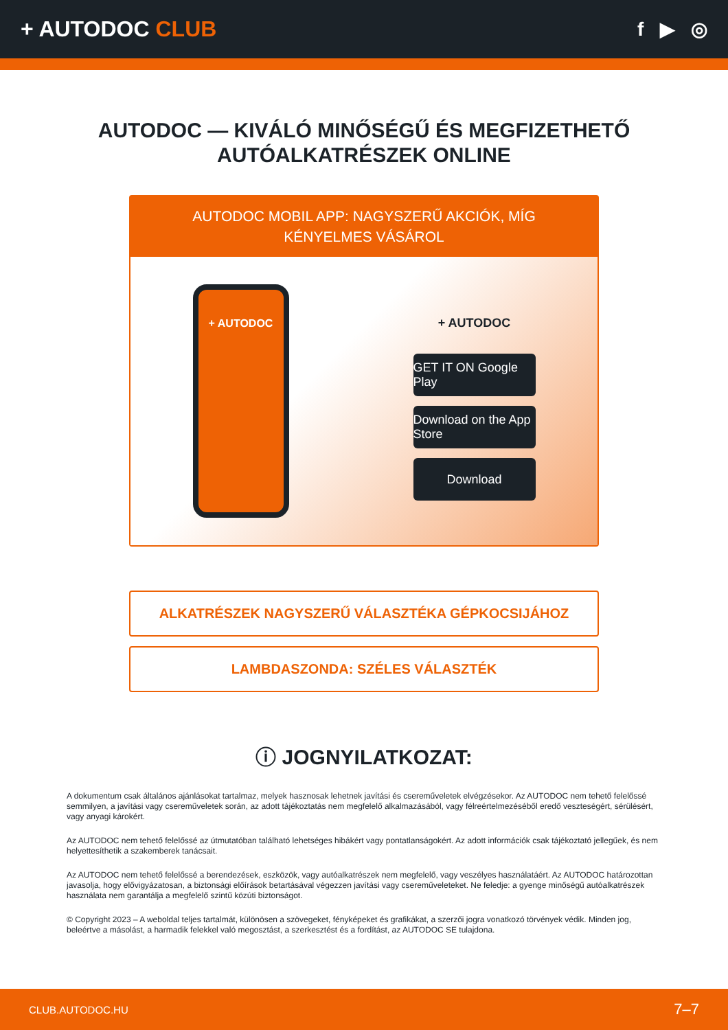+ AUTODOC CLUB f ▶ ◎
AUTODOC — KIVÁLÓ MINŐSÉGŰ ÉS MEGFIZETHETŐ
AUTÓALKATRÉSZEK ONLINE
AUTODOC MOBIL APP: NAGYSZERŰ AKCIÓK, MÍG KÉNYELMES VÁSÁROL
+ AUTODOC
+ AUTODOC
GET IT ON Google Play
Download on the App Store
Download
ALKATRÉSZEK NAGYSZERŰ VÁLASZTÉKA GÉPKOCSIJÁHOZ
LAMBDASZONDA: SZÉLES VÁLASZTÉK
ⓘ JOGNYILATKOZAT:
A dokumentum csak általános ajánlásokat tartalmaz, melyek hasznosak lehetnek javítási és csereműveletek elvégzésekor. Az AUTODOC nem tehető felelőssé semmilyen, a javítási vagy csereműveletek során, az adott tájékoztatás nem megfelelő alkalmazásából, vagy félreértelmezéséből eredő veszteségért, sérülésért, vagy anyagi károkért.
Az AUTODOC nem tehető felelőssé az útmutatóban található lehetséges hibákért vagy pontatlanságokért. Az adott információk csak tájékoztató jellegűek, és nem helyettesíthetik a szakemberek tanácsait.
Az AUTODOC nem tehető felelőssé a berendezések, eszközök, vagy autóalkatrészek nem megfelelő, vagy veszélyes használatáért. Az AUTODOC határozottan javasolja, hogy elővigyázatosan, a biztonsági előírások betartásával végezzen javítási vagy csereműveleteket. Ne feledje: a gyenge minőségű autóalkatrészek használata nem garantálja a megfelelő szintű közúti biztonságot.
© Copyright 2023 – A weboldal teljes tartalmát, különösen a szövegeket, fényképeket és grafikákat, a szerzői jogra vonatkozó törvények védik. Minden jog, beleértve a másolást, a harmadik felekkel való megosztást, a szerkesztést és a fordítást, az AUTODOC SE tulajdona.
CLUB.AUTODOC.HU 7–7